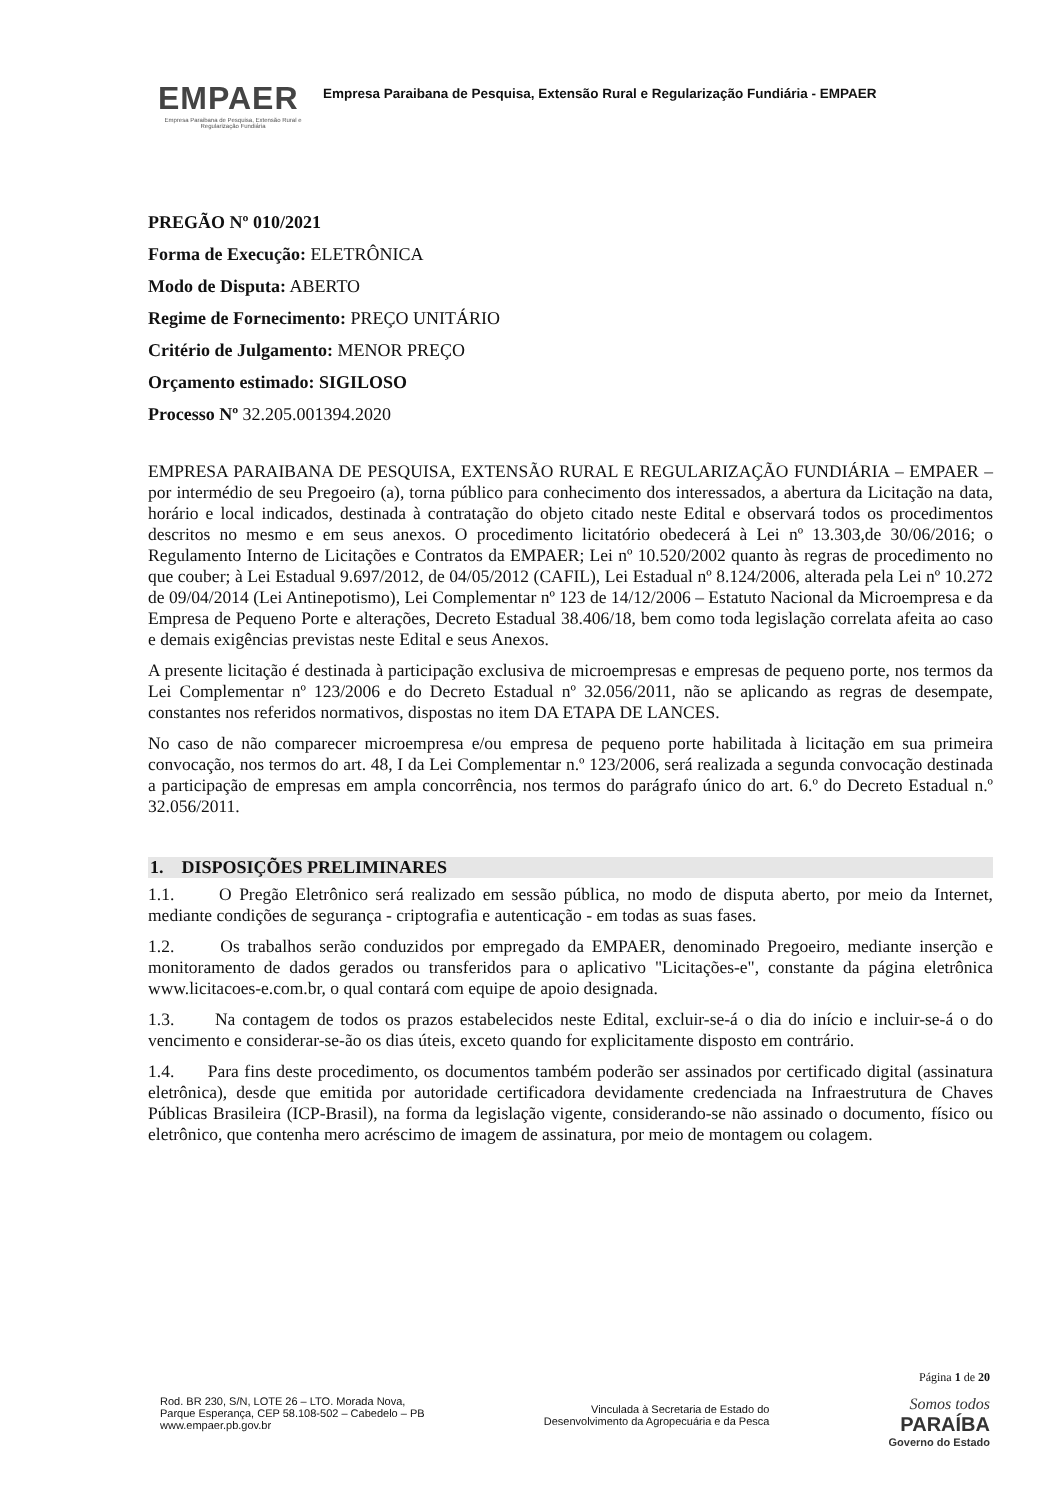EMPAER
Empresa Paraibana de Pesquisa, Extensão Rural e Regularização Fundiária
Empresa Paraibana de Pesquisa, Extensão Rural e Regularização Fundiária - EMPAER
PREGÃO Nº 010/2021
Forma de Execução: ELETRÔNICA
Modo de Disputa: ABERTO
Regime de Fornecimento: PREÇO UNITÁRIO
Critério de Julgamento: MENOR PREÇO
Orçamento estimado: SIGILOSO
Processo Nº 32.205.001394.2020
EMPRESA PARAIBANA DE PESQUISA, EXTENSÃO RURAL E REGULARIZAÇÃO FUNDIÁRIA – EMPAER – por intermédio de seu Pregoeiro (a), torna público para conhecimento dos interessados, a abertura da Licitação na data, horário e local indicados, destinada à contratação do objeto citado neste Edital e observará todos os procedimentos descritos no mesmo e em seus anexos. O procedimento licitatório obedecerá à Lei nº 13.303,de 30/06/2016; o Regulamento Interno de Licitações e Contratos da EMPAER; Lei nº 10.520/2002 quanto às regras de procedimento no que couber; à Lei Estadual 9.697/2012, de 04/05/2012 (CAFIL), Lei Estadual nº 8.124/2006, alterada pela Lei nº 10.272 de 09/04/2014 (Lei Antinepotismo), Lei Complementar nº 123 de 14/12/2006 – Estatuto Nacional da Microempresa e da Empresa de Pequeno Porte e alterações, Decreto Estadual 38.406/18, bem como toda legislação correlata afeita ao caso e demais exigências previstas neste Edital e seus Anexos.
A presente licitação é destinada à participação exclusiva de microempresas e empresas de pequeno porte, nos termos da Lei Complementar nº 123/2006 e do Decreto Estadual nº 32.056/2011, não se aplicando as regras de desempate, constantes nos referidos normativos, dispostas no item DA ETAPA DE LANCES.
No caso de não comparecer microempresa e/ou empresa de pequeno porte habilitada à licitação em sua primeira convocação, nos termos do art. 48, I da Lei Complementar n.º 123/2006, será realizada a segunda convocação destinada a participação de empresas em ampla concorrência, nos termos do parágrafo único do art. 6.º do Decreto Estadual n.º 32.056/2011.
1. DISPOSIÇÕES PRELIMINARES
1.1. O Pregão Eletrônico será realizado em sessão pública, no modo de disputa aberto, por meio da Internet, mediante condições de segurança - criptografia e autenticação - em todas as suas fases.
1.2. Os trabalhos serão conduzidos por empregado da EMPAER, denominado Pregoeiro, mediante inserção e monitoramento de dados gerados ou transferidos para o aplicativo "Licitações-e", constante da página eletrônica www.licitacoes-e.com.br, o qual contará com equipe de apoio designada.
1.3. Na contagem de todos os prazos estabelecidos neste Edital, excluir-se-á o dia do início e incluir-se-á o do vencimento e considerar-se-ão os dias úteis, exceto quando for explicitamente disposto em contrário.
1.4. Para fins deste procedimento, os documentos também poderão ser assinados por certificado digital (assinatura eletrônica), desde que emitida por autoridade certificadora devidamente credenciada na Infraestrutura de Chaves Públicas Brasileira (ICP-Brasil), na forma da legislação vigente, considerando-se não assinado o documento, físico ou eletrônico, que contenha mero acréscimo de imagem de assinatura, por meio de montagem ou colagem.
Página 1 de 20
Rod. BR 230, S/N, LOTE 26 – LTO. Morada Nova,
Parque Esperança, CEP 58.108-502 – Cabedelo – PB
www.empaer.pb.gov.br
Vinculada à Secretaria de Estado do
Desenvolvimento da Agropecuária e da Pesca
Somos todos
PARAÍBA
Governo do Estado